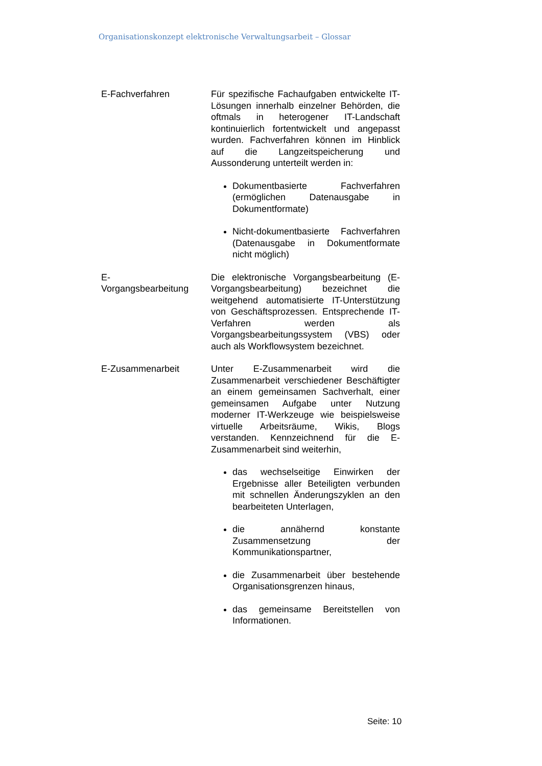Organisationskonzept elektronische Verwaltungsarbeit – Glossar
| E-Fachverfahren | Für spezifische Fachaufgaben entwickelte IT-Lösungen innerhalb einzelner Behörden, die oftmals in heterogener IT-Landschaft kontinuierlich fortentwickelt und angepasst wurden. Fachverfahren können im Hinblick auf die Langzeitspeicherung und Aussonderung unterteilt werden in: Dokumentbasierte Fachverfahren (ermöglichen Datenausgabe in Dokumentformate) Nicht-dokumentbasierte Fachverfahren (Datenausgabe in Dokumentformate nicht möglich) |
| E- Vorgangsbearbeitung | Die elektronische Vorgangsbearbeitung (E-Vorgangsbearbeitung) bezeichnet die weitgehend automatisierte IT-Unterstützung von Geschäftsprozessen. Entsprechende IT-Verfahren werden als Vorgangsbearbeitungssystem (VBS) oder auch als Workflowsystem bezeichnet. |
| E-Zusammenarbeit | Unter E-Zusammenarbeit wird die Zusammenarbeit verschiedener Beschäftigter an einem gemeinsamen Sachverhalt, einer gemeinsamen Aufgabe unter Nutzung moderner IT-Werkzeuge wie beispielsweise virtuelle Arbeitsräume, Wikis, Blogs verstanden. Kennzeichnend für die E-Zusammenarbeit sind weiterhin, das wechselseitige Einwirken der Ergebnisse aller Beteiligten verbunden mit schnellen Änderungszyklen an den bearbeiteten Unterlagen, die annähernd konstante Zusammensetzung der Kommunikationspartner, die Zusammenarbeit über bestehende Organisationsgrenzen hinaus, das gemeinsame Bereitstellen von Informationen. |
Seite: 10